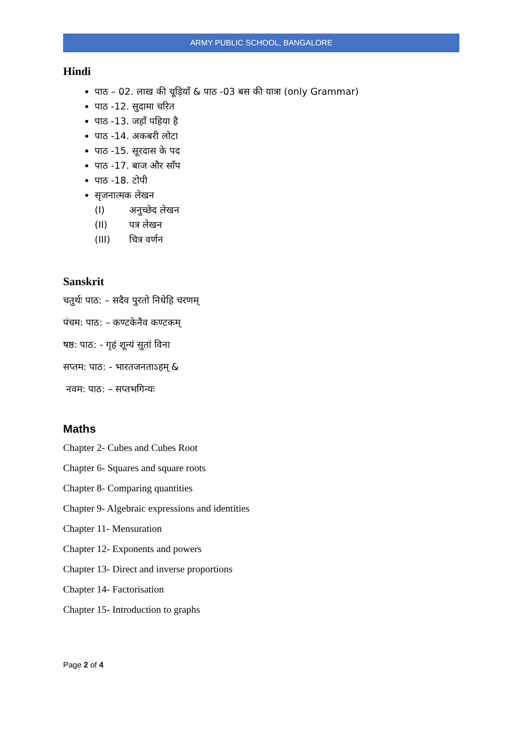ARMY PUBLIC SCHOOL, BANGALORE
Hindi
पाठ – 02. लाख की चूड़ियाँ & पाठ -03 बस की यात्रा (only Grammar)
पाठ -12. सुदामा चरित
पाठ -13. जहाँ पहिया है
पाठ -14. अकबरी लोटा
पाठ -15. सूरदास के पद
पाठ -17. बाज और साँप
पाठ -18. टोपी
सृजनात्मक लेखन
(I) अनुच्छेद लेखन
(II) पत्र लेखन
(III) चित्र वर्णन
Sanskrit
चतुर्थः पाठ: – सदैव पुरतो निधेहि चरणम्
पंचम: पाठ: – कण्टकेनैव कण्टकम्
षष्ठ: पाठ: - गृहं शून्यं सुतां विना
सप्तम: पाठ: - भारतजनताऽहम् &
नवम: पाठ: – सप्तभगिन्यः
Maths
Chapter 2- Cubes and Cubes Root
Chapter 6- Squares and square roots
Chapter 8- Comparing quantities
Chapter 9- Algebraic expressions and identities
Chapter 11- Mensuration
Chapter 12- Exponents and powers
Chapter 13- Direct and inverse proportions
Chapter 14- Factorisation
Chapter 15- Introduction to graphs
Page 2 of 4